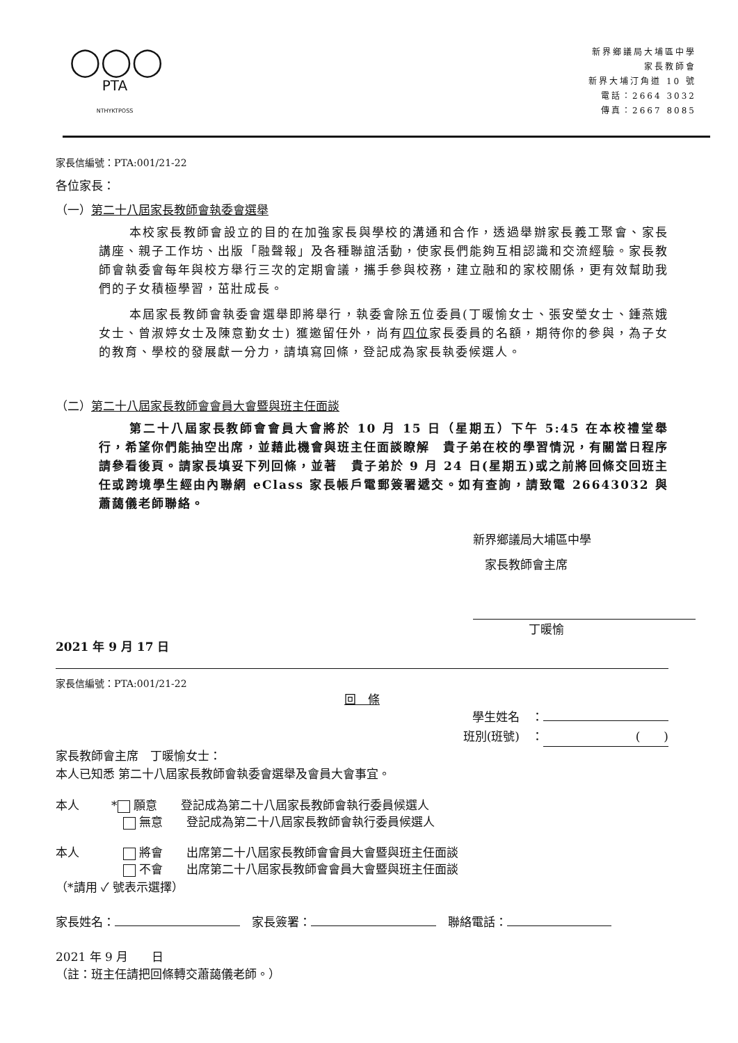◯◯◯
PTA
NTHYKTPOSS
新界鄉議局大埔區中學
家長教師會
新界大埔汀角道 10 號
電話：2664 3032
傳真：2667 8085
家長信編號：PTA:001/21-22
各位家長：
（一）第二十八屆家長教師會執委會選舉
本校家長教師會設立的目的在加強家長與學校的溝通和合作，透過舉辦家長義工聚會、家長講座、親子工作坊、出版「融聲報」及各種聯誼活動，使家長們能夠互相認識和交流經驗。家長教師會執委會每年與校方舉行三次的定期會議，攜手參與校務，建立融和的家校關係，更有效幫助我們的子女積極學習，茁壯成長。
本屆家長教師會執委會選舉即將舉行，執委會除五位委員(丁暖愉女士、張安瑩女士、鍾燕娥女士、曾淑婷女士及陳意勤女士) 獲邀留任外，尚有四位家長委員的名額，期待你的參與，為子女的教育、學校的發展獻一分力，請填寫回條，登記成為家長執委候選人。
（二）第二十八屆家長教師會會員大會暨與班主任面談
第二十八屆家長教師會會員大會將於 10 月 15 日（星期五）下午 5:45 在本校禮堂舉行，希望你們能抽空出席，並藉此機會與班主任面談瞭解　貴子弟在校的學習情況，有關當日程序請參看後頁。請家長填妥下列回條，並著　貴子弟於 9 月 24 日(星期五)或之前將回條交回班主任或跨境學生經由內聯網 eClass 家長帳戶電郵簽署遞交。如有查詢，請致電 26643032 與蕭藹儀老師聯絡。
新界鄉議局大埔區中學
　家長教師會主席
丁暖愉
2021 年 9 月 17 日
家長信編號：PTA:001/21-22
回　條
學生姓名　：
班別(班號)　：　　　　　　　(　　)
家長教師會主席　丁暖愉女士：
本人已知悉 第二十八屆家長教師會執委會選舉及會員大會事宜。
本人 * 願意　　登記成為第二十八屆家長教師會執行委員候選人
　 無意　　登記成為第二十八屆家長教師會執行委員候選人
本人　 將會　　出席第二十八屆家長教師會會員大會暨與班主任面談
　 不會　　出席第二十八屆家長教師會會員大會暨與班主任面談
（*請用 ✓ 號表示選擇）
家長姓名：　家長簽署：　聯絡電話：
2021 年 9 月　　日
（註：班主任請把回條轉交蕭藹儀老師。）